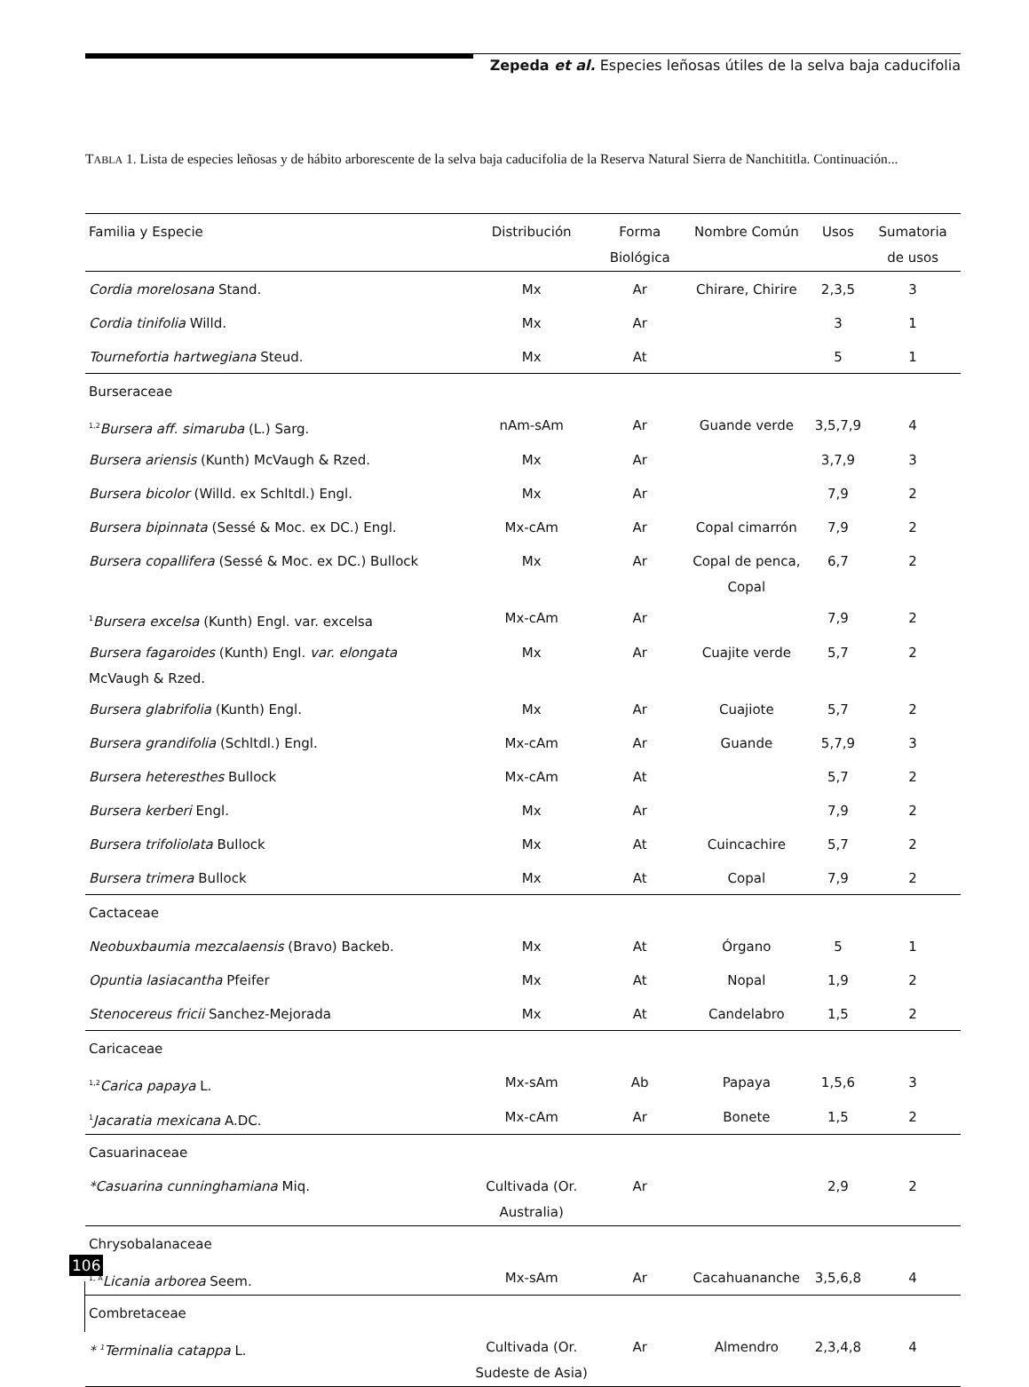Zepeda et al. Especies leñosas útiles de la selva baja caducifolia
TABLA 1. Lista de especies leñosas y de hábito arborescente de la selva baja caducifolia de la Reserva Natural Sierra de Nanchititla. Continuación...
| Familia y Especie | Distribución | Forma Biológica | Nombre Común | Usos | Sumatoria de usos |
| --- | --- | --- | --- | --- | --- |
| Cordia morelosana Stand. | Mx | Ar | Chirare, Chirire | 2,3,5 | 3 |
| Cordia tinifolia Willd. | Mx | Ar | | 3 | 1 |
| Tournefortia hartwegiana Steud. | Mx | At | | 5 | 1 |
| Burseraceae | | | | | |
| <sup>1,2</sup> Bursera aff. simaruba (L.) Sarg. | nAm-sAm | Ar | Guande verde | 3,5,7,9 | 4 |
| Bursera ariensis (Kunth) McVaugh & Rzed. | Mx | Ar | | 3,7,9 | 3 |
| Bursera bicolor (Willd. ex Schltdl.) Engl. | Mx | Ar | | 7,9 | 2 |
| Bursera bipinnata (Sessé & Moc. ex DC.) Engl. | Mx-cAm | Ar | Copal cimarrón | 7,9 | 2 |
| Bursera copallifera (Sessé & Moc. ex DC.) Bullock | Mx | Ar | Copal de penca, Copal | 6,7 | 2 |
| <sup>1</sup> Bursera excelsa (Kunth) Engl. var. excelsa | Mx-cAm | Ar | | 7,9 | 2 |
| Bursera fagaroides (Kunth) Engl. var. elongata McVaugh & Rzed. | Mx | Ar | Cuajite verde | 5,7 | 2 |
| Bursera glabrifolia (Kunth) Engl. | Mx | Ar | Cuajiote | 5,7 | 2 |
| Bursera grandifolia (Schltdl.) Engl. | Mx-cAm | Ar | Guande | 5,7,9 | 3 |
| Bursera heteresthes Bullock | Mx-cAm | At | | 5,7 | 2 |
| Bursera kerberi Engl. | Mx | Ar | | 7,9 | 2 |
| Bursera trifoliolata Bullock | Mx | At | Cuincachire | 5,7 | 2 |
| Bursera trimera Bullock | Mx | At | Copal | 7,9 | 2 |
| Cactaceae | | | | | |
| Neobuxbaumia mezcalaensis (Bravo) Backeb. | Mx | At | Órgano | 5 | 1 |
| Opuntia lasiacantha Pfeifer | Mx | At | Nopal | 1,9 | 2 |
| Stenocereus fricii Sanchez-Mejorada | Mx | At | Candelabro | 1,5 | 2 |
| Caricaceae | | | | | |
| <sup>1,2</sup> Carica papaya L. | Mx-sAm | Ab | Papaya | 1,5,6 | 3 |
| <sup>1</sup> Jacaratia mexicana A.DC. | Mx-cAm | Ar | Bonete | 1,5 | 2 |
| Casuarinaceae | | | | | |
| *Casuarina cunninghamiana Miq. | Cultivada (Or. Australia) | Ar | | 2,9 | 2 |
| Chrysobalanaceae | | | | | |
| <sup>1, A</sup> Licania arborea Seem. | Mx-sAm | Ar | Cacahuananche | 3,5,6,8 | 4 |
| Combretaceae | | | | | |
| * <sup>1</sup>Terminalia catappa L. | Cultivada (Or. Sudeste de Asia) | Ar | Almendro | 2,3,4,8 | 4 |
106